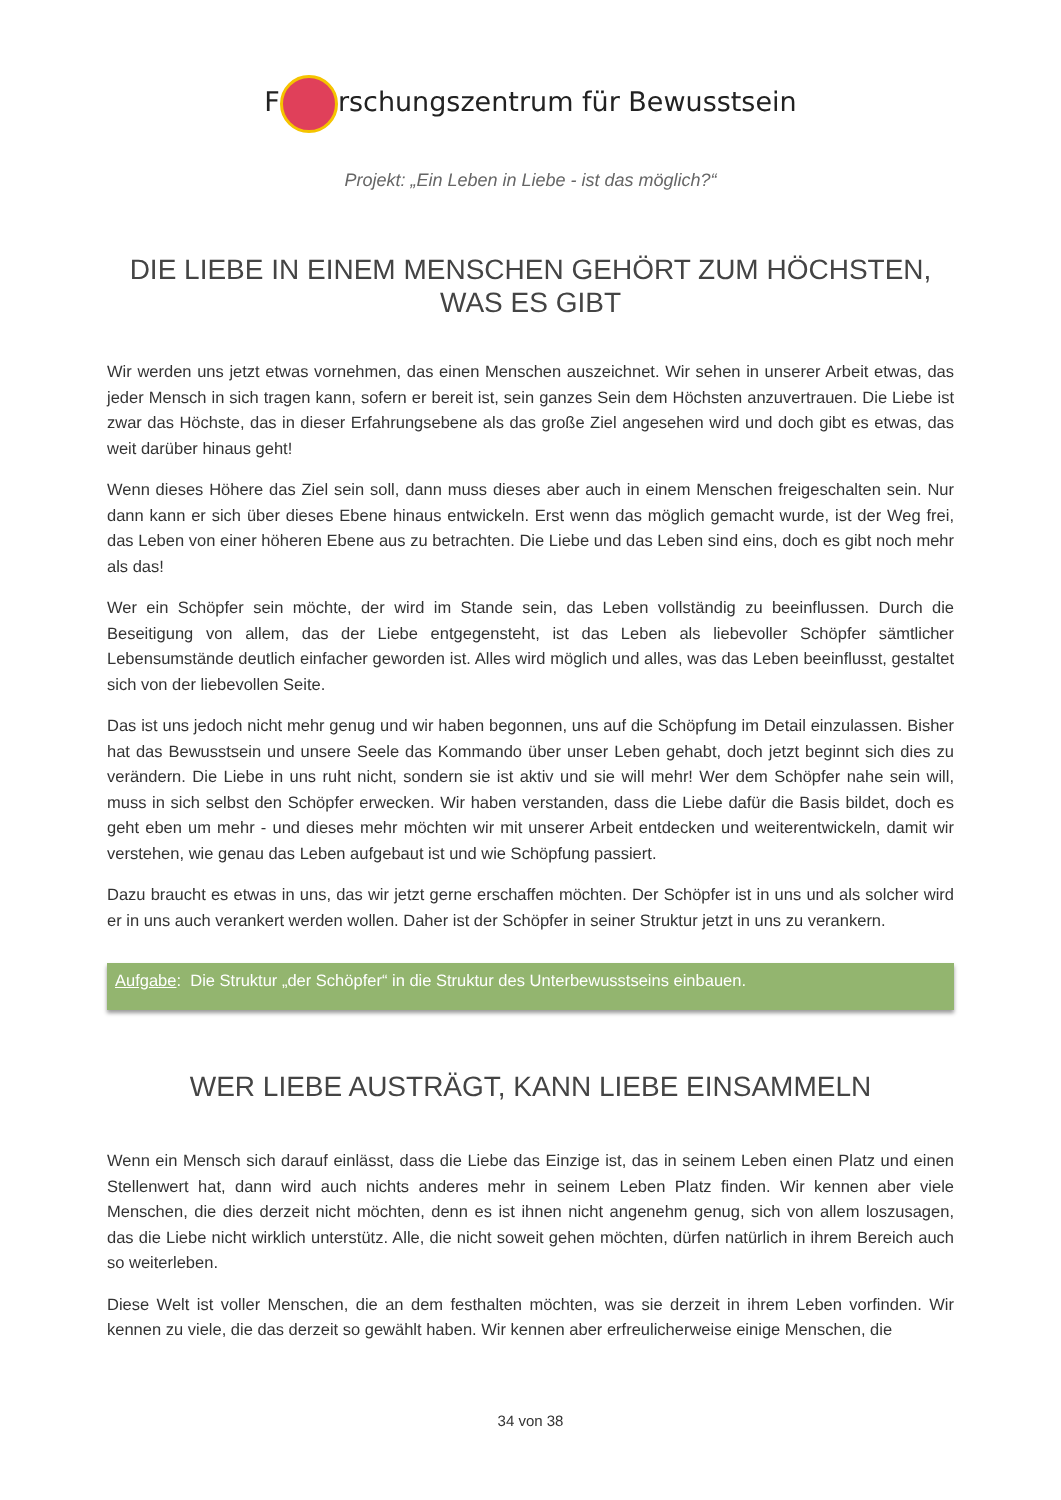F rschungszentrum für Bewusstsein
Projekt: „Ein Leben in Liebe - ist das möglich?“
DIE LIEBE IN EINEM MENSCHEN GEHÖRT ZUM HÖCHSTEN, WAS ES GIBT
Wir werden uns jetzt etwas vornehmen, das einen Menschen auszeichnet. Wir sehen in unserer Arbeit etwas, das jeder Mensch in sich tragen kann, sofern er bereit ist, sein ganzes Sein dem Höchsten anzuvertrauen. Die Liebe ist zwar das Höchste, das in dieser Erfahrungsebene als das große Ziel angesehen wird und doch gibt es etwas, das weit darüber hinaus geht!
Wenn dieses Höhere das Ziel sein soll, dann muss dieses aber auch in einem Menschen freigeschalten sein. Nur dann kann er sich über dieses Ebene hinaus entwickeln. Erst wenn das möglich gemacht wurde, ist der Weg frei, das Leben von einer höheren Ebene aus zu betrachten. Die Liebe und das Leben sind eins, doch es gibt noch mehr als das!
Wer ein Schöpfer sein möchte, der wird im Stande sein, das Leben vollständig zu beeinflussen. Durch die Beseitigung von allem, das der Liebe entgegensteht, ist das Leben als liebevoller Schöpfer sämtlicher Lebensumstände deutlich einfacher geworden ist. Alles wird möglich und alles, was das Leben beeinflusst, gestaltet sich von der liebevollen Seite.
Das ist uns jedoch nicht mehr genug und wir haben begonnen, uns auf die Schöpfung im Detail einzulassen. Bisher hat das Bewusstsein und unsere Seele das Kommando über unser Leben gehabt, doch jetzt beginnt sich dies zu verändern. Die Liebe in uns ruht nicht, sondern sie ist aktiv und sie will mehr! Wer dem Schöpfer nahe sein will, muss in sich selbst den Schöpfer erwecken. Wir haben verstanden, dass die Liebe dafür die Basis bildet, doch es geht eben um mehr - und dieses mehr möchten wir mit unserer Arbeit entdecken und weiterentwickeln, damit wir verstehen, wie genau das Leben aufgebaut ist und wie Schöpfung passiert.
Dazu braucht es etwas in uns, das wir jetzt gerne erschaffen möchten. Der Schöpfer ist in uns und als solcher wird er in uns auch verankert werden wollen. Daher ist der Schöpfer in seiner Struktur jetzt in uns zu verankern.
Aufgabe: Die Struktur „der Schöpfer“ in die Struktur des Unterbewusstseins einbauen.
WER LIEBE AUSTRÄGT, KANN LIEBE EINSAMMELN
Wenn ein Mensch sich darauf einlässt, dass die Liebe das Einzige ist, das in seinem Leben einen Platz und einen Stellenwert hat, dann wird auch nichts anderes mehr in seinem Leben Platz finden. Wir kennen aber viele Menschen, die dies derzeit nicht möchten, denn es ist ihnen nicht angenehm genug, sich von allem loszusagen, das die Liebe nicht wirklich unterstütz. Alle, die nicht soweit gehen möchten, dürfen natürlich in ihrem Bereich auch so weiterleben.
Diese Welt ist voller Menschen, die an dem festhalten möchten, was sie derzeit in ihrem Leben vorfinden. Wir kennen zu viele, die das derzeit so gewählt haben. Wir kennen aber erfreulicherweise einige Menschen, die
34 von 38